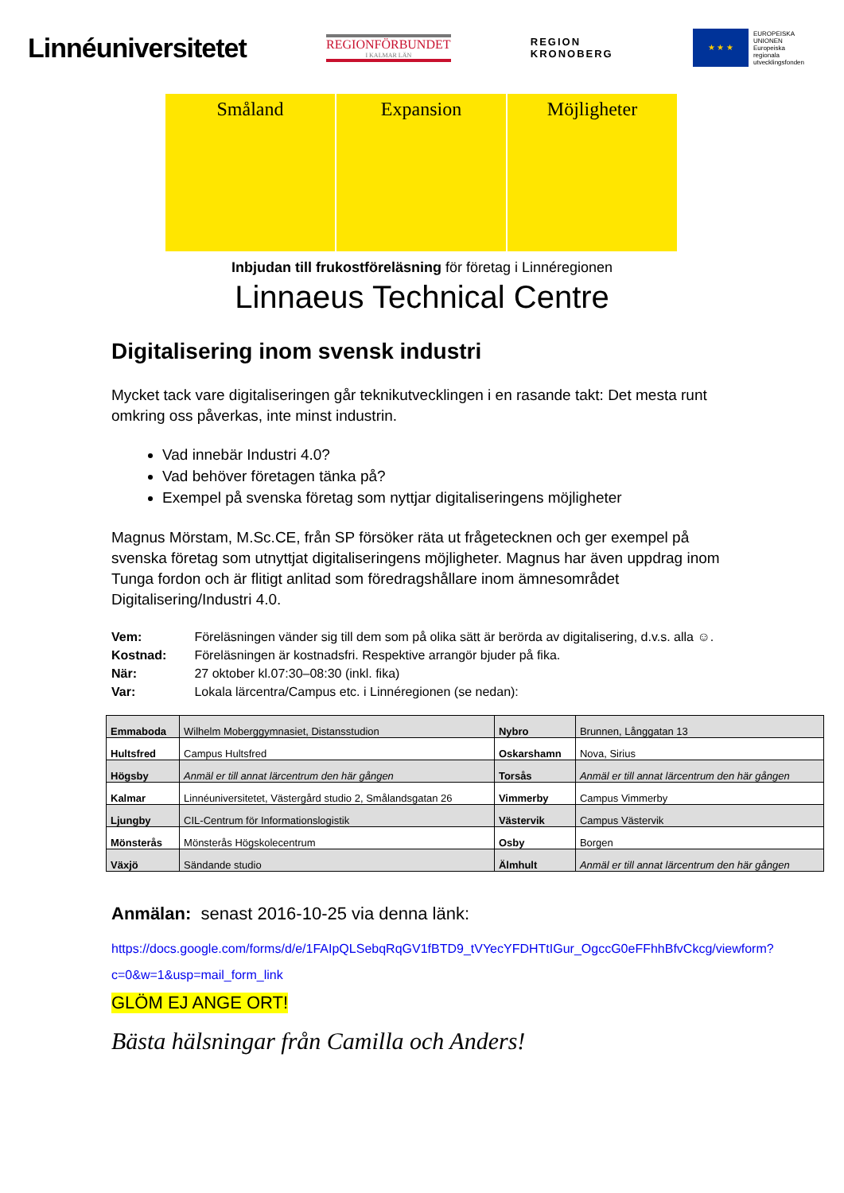Linnéuniversitetet
REGIONFÖRBUNDET
I KALMAR LÄN
REGION
KRONOBERG
★ ★ ★
EUROPEISKA
UNIONEN
Europeiska
regionala
utvecklingsfonden
Småland Expansion Möjligheter
Inbjudan till frukostföreläsning för företag i Linnéregionen
Linnaeus Technical Centre
Digitalisering inom svensk industri
Mycket tack vare digitaliseringen går teknikutvecklingen i en rasande takt: Det mesta runt omkring oss påverkas, inte minst industrin.
Vad innebär Industri 4.0?
Vad behöver företagen tänka på?
Exempel på svenska företag som nyttjar digitaliseringens möjligheter
Magnus Mörstam, M.Sc.CE, från SP försöker räta ut frågetecknen och ger exempel på svenska företag som utnyttjat digitaliseringens möjligheter. Magnus har även uppdrag inom Tunga fordon och är flitigt anlitad som föredragshållare inom ämnesområdet Digitalisering/Industri 4.0.
Vem: Föreläsningen vänder sig till dem som på olika sätt är berörda av digitalisering, d.v.s. alla ☺.
Kostnad: Föreläsningen är kostnadsfri. Respektive arrangör bjuder på fika.
När: 27 oktober kl.07:30–08:30 (inkl. fika)
Var: Lokala lärcentra/Campus etc. i Linnéregionen (se nedan):
| Emmaboda | Wilhelm Moberggymnasiet, Distansstudion | Nybro | Brunnen, Långgatan 13 |
| Hultsfred | Campus Hultsfred | Oskarshamn | Nova, Sirius |
| Högsby | Anmäl er till annat lärcentrum den här gången | Torsås | Anmäl er till annat lärcentrum den här gången |
| Kalmar | Linnéuniversitetet, Västergård studio 2, Smålandsgatan 26 | Vimmerby | Campus Vimmerby |
| Ljungby | CIL-Centrum för Informationslogistik | Västervik | Campus Västervik |
| Mönsterås | Mönsterås Högskolecentrum | Osby | Borgen |
| Växjö | Sändande studio | Älmhult | Anmäl er till annat lärcentrum den här gången |
Anmälan: senast 2016-10-25 via denna länk:
https://docs.google.com/forms/d/e/1FAIpQLSebqRqGV1fBTD9_tVYecYFDHTtIGur_OgccG0eFFhhBfvCkcg/viewform?c=0&w=1&usp=mail_form_link
GLÖM EJ ANGE ORT!
Bästa hälsningar från Camilla och Anders!